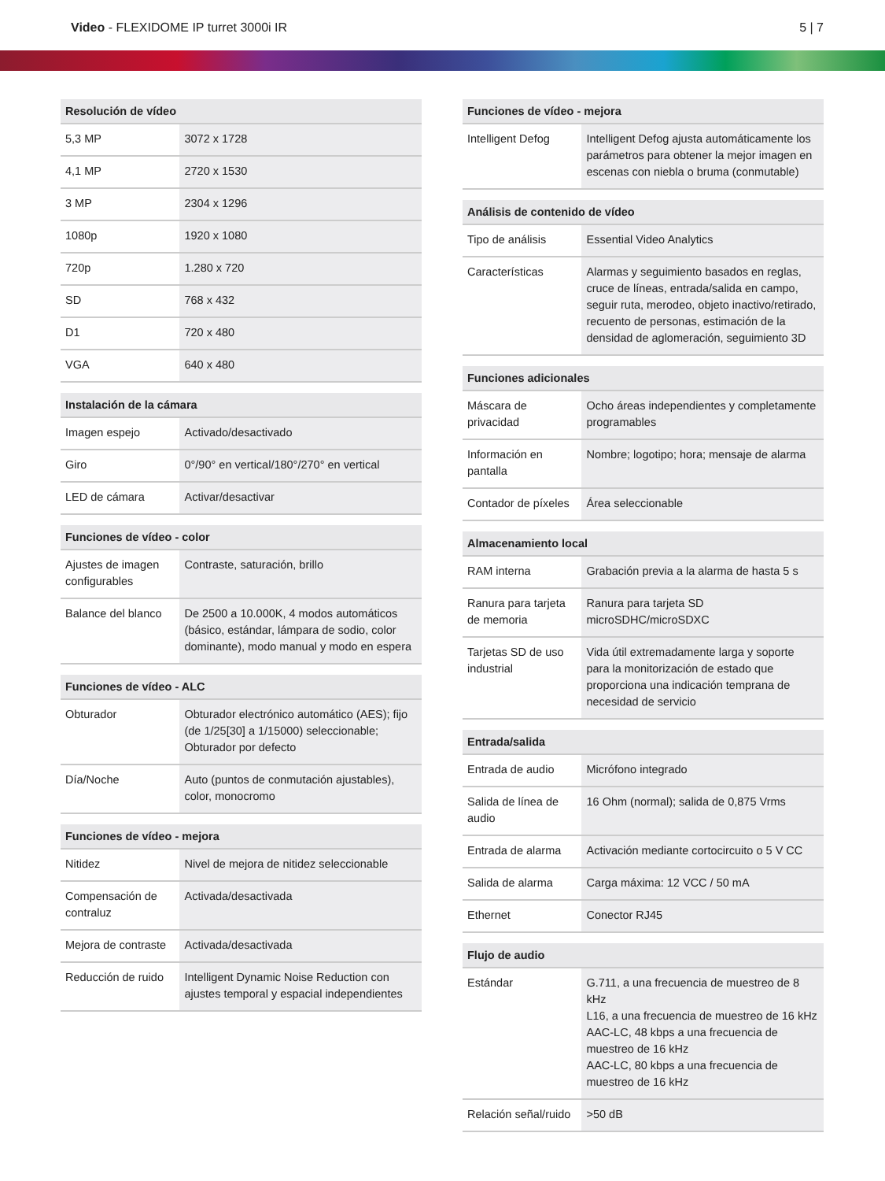Video - FLEXIDOME IP turret 3000i IR
5 | 7
| Resolución de vídeo | |
| --- | --- |
| 5,3 MP | 3072 x 1728 |
| 4,1 MP | 2720 x 1530 |
| 3 MP | 2304 x 1296 |
| 1080p | 1920 x 1080 |
| 720p | 1.280 x 720 |
| SD | 768 x 432 |
| D1 | 720 x 480 |
| VGA | 640 x 480 |
| Instalación de la cámara | |
| --- | --- |
| Imagen espejo | Activado/desactivado |
| Giro | 0°/90° en vertical/180°/270° en vertical |
| LED de cámara | Activar/desactivar |
| Funciones de vídeo - color | |
| --- | --- |
| Ajustes de imagen configurables | Contraste, saturación, brillo |
| Balance del blanco | De 2500 a 10.000K, 4 modos automáticos (básico, estándar, lámpara de sodio, color dominante), modo manual y modo en espera |
| Funciones de vídeo - ALC | |
| --- | --- |
| Obturador | Obturador electrónico automático (AES); fijo (de 1/25[30] a 1/15000) seleccionable; Obturador por defecto |
| Día/Noche | Auto (puntos de conmutación ajustables), color, monocromo |
| Funciones de vídeo - mejora | |
| --- | --- |
| Nitidez | Nivel de mejora de nitidez seleccionable |
| Compensación de contraluz | Activada/desactivada |
| Mejora de contraste | Activada/desactivada |
| Reducción de ruido | Intelligent Dynamic Noise Reduction con ajustes temporal y espacial independientes |
| Funciones de vídeo - mejora | |
| --- | --- |
| Intelligent Defog | Intelligent Defog ajusta automáticamente los parámetros para obtener la mejor imagen en escenas con niebla o bruma (conmutable) |
| Análisis de contenido de vídeo | |
| --- | --- |
| Tipo de análisis | Essential Video Analytics |
| Características | Alarmas y seguimiento basados en reglas, cruce de líneas, entrada/salida en campo, seguir ruta, merodeo, objeto inactivo/retirado, recuento de personas, estimación de la densidad de aglomeración, seguimiento 3D |
| Funciones adicionales | |
| --- | --- |
| Máscara de privacidad | Ocho áreas independientes y completamente programables |
| Información en pantalla | Nombre; logotipo; hora; mensaje de alarma |
| Contador de píxeles | Área seleccionable |
| Almacenamiento local | |
| --- | --- |
| RAM interna | Grabación previa a la alarma de hasta 5 s |
| Ranura para tarjeta de memoria | Ranura para tarjeta SD microSDHC/microSDXC |
| Tarjetas SD de uso industrial | Vida útil extremadamente larga y soporte para la monitorización de estado que proporciona una indicación temprana de necesidad de servicio |
| Entrada/salida | |
| --- | --- |
| Entrada de audio | Micrófono integrado |
| Salida de línea de audio | 16 Ohm (normal); salida de 0,875 Vrms |
| Entrada de alarma | Activación mediante cortocircuito o 5 V CC |
| Salida de alarma | Carga máxima: 12 VCC / 50 mA |
| Ethernet | Conector RJ45 |
| Flujo de audio | |
| --- | --- |
| Estándar | G.711, a una frecuencia de muestreo de 8 kHz L16, a una frecuencia de muestreo de 16 kHz AAC-LC, 48 kbps a una frecuencia de muestreo de 16 kHz AAC-LC, 80 kbps a una frecuencia de muestreo de 16 kHz |
| Relación señal/ruido | >50 dB |